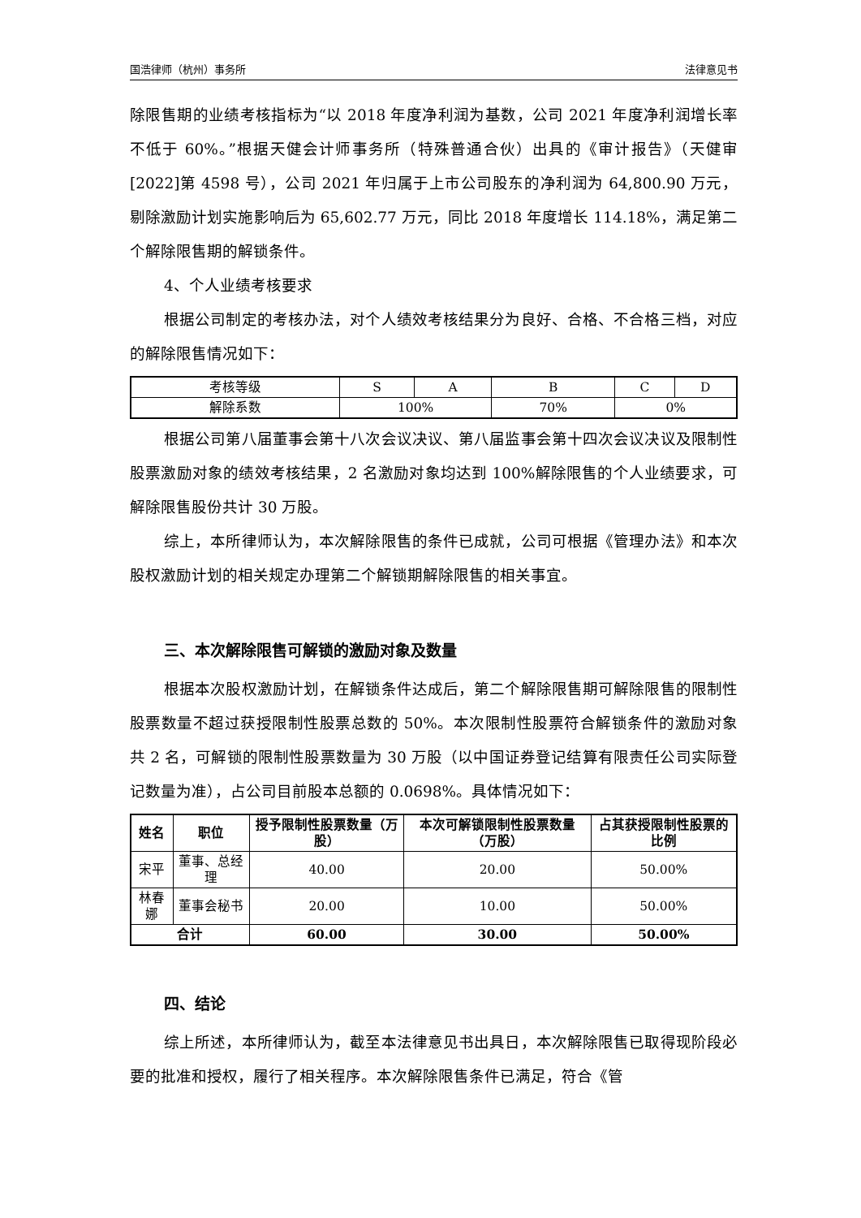国浩律师（杭州）事务所 法律意见书
除限售期的业绩考核指标为“以 2018 年度净利润为基数，公司 2021 年度净利润增长率不低于 60%。”根据天健会计师事务所（特殊普通合伙）出具的《审计报告》（天健审[2022]第 4598 号），公司 2021 年归属于上市公司股东的净利润为 64,800.90 万元，剔除激励计划实施影响后为 65,602.77 万元，同比 2018 年度增长 114.18%，满足第二个解除限售期的解锁条件。
4、个人业绩考核要求
根据公司制定的考核办法，对个人绩效考核结果分为良好、合格、不合格三档，对应的解除限售情况如下：
| 考核等级 | S | A | B | C | D |
| 解除系数 | 100% | | 70% | 0% | |
根据公司第八届董事会第十八次会议决议、第八届监事会第十四次会议决议及限制性股票激励对象的绩效考核结果，2 名激励对象均达到 100%解除限售的个人业绩要求，可解除限售股份共计 30 万股。
综上，本所律师认为，本次解除限售的条件已成就，公司可根据《管理办法》和本次股权激励计划的相关规定办理第二个解锁期解除限售的相关事宜。
三、本次解除限售可解锁的激励对象及数量
根据本次股权激励计划，在解锁条件达成后，第二个解除限售期可解除限售的限制性股票数量不超过获授限制性股票总数的 50%。本次限制性股票符合解锁条件的激励对象共 2 名，可解锁的限制性股票数量为 30 万股（以中国证券登记结算有限责任公司实际登记数量为准），占公司目前股本总额的 0.0698%。具体情况如下：
| 姓名 | 职位 | 授予限制性股票数量（万股） | 本次可解锁限制性股票数量（万股） | 占其获授限制性股票的比例 |
| --- | --- | --- | --- | --- |
| 宋平 | 董事、总经理 | 40.00 | 20.00 | 50.00% |
| 林春娜 | 董事会秘书 | 20.00 | 10.00 | 50.00% |
| 合计 | | 60.00 | 30.00 | 50.00% |
四、结论
综上所述，本所律师认为，截至本法律意见书出具日，本次解除限售已取得现阶段必要的批准和授权，履行了相关程序。本次解除限售条件已满足，符合《管